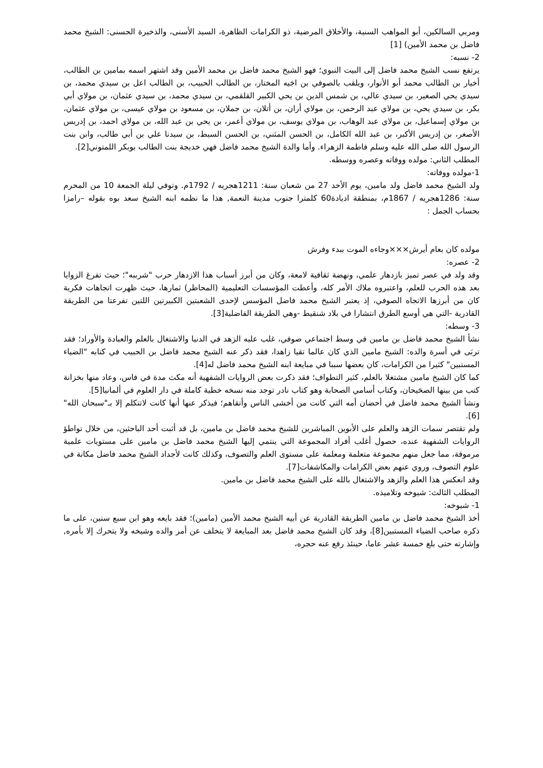ومربي السالكين، أبو المواهب السنية، والأخلاق المرضية، ذو الكرامات الظاهرة، السيد الأسنى، والذخيرة الحسنى: الشيخ محمد فاضل بن محمد الأمين) [1]
2- نسبه:
يرتفع نسب الشيخ محمد فاضل إلى البيت النبوي؛ فهو الشيخ محمد فاضل بن محمد الأمين وقد اشتهر اسمه بمامين بن الطالب، أخيار بن الطالب محمد أبو الأنوار، ويلقب بالصوفي بن اجَيه المختار، بن الطالب الحبيب، بن الطالب اعل بن سيدي محمد، بن سيدي يحي الصغير، بن سيدي عالي، بن شمس الدين بن يحي الكبير القلقمي، بن سيدي محمد، بن سيدي عثمان، بن مولاي أبي بكر، بن سيدي يحي، بن مولاي عبد الرحمن، بن مولاي أران، بن أتلان، بن جملان، بن مسعود بن مولاي عيسى، بن مولاي عثمان، بن مولاي إسماعيل، بن مولاي عبد الوهاب، بن مولاي يوسف، بن مولاي أعمر، بن يحي بن عبد الله، بن مولاي احمد، بن إدريس الأصغر، بن إدريس الأكبر، بن عبد الله الكامل، بن الحسن المثني، بن الحسن السبط، بن سيدنا علي بن أبي طالب، وابن بنت الرسول الله صلى الله عليه وسلم فاطمة الزهراء. وأما والدة الشيخ محمد فاضل فهي خديجة بنت الطالب بوبكر اللمتوني[2].
المطلب الثاني: مولده ووفاته وعصره ووسطه.
1-مولده ووفاته:
ولد الشيخ محمد فاضل ولد مامين، يوم الأحد 27 من شعبان سنة: 1211هجريه / 1792م. وتوفي ليلة الجمعة 10 من المحرم سنة: 1286هجريه / 1867م، بمنطقة اديادة60 كلمترا جنوب مدينة النعمة, هذا ما نظمه ابنه الشيخ سعد بوه بقوله –رامزا بحساب الجمل :
مولده كان بعام أيرش×××وجاءه الموت ببدء وفرش
2- عصره:
وقد ولد في عصر تميز بازدهار علمي، ونهضة ثقافية لامعة، وكان من أبرز أسباب هذا الازدهار حرب "شرببه"؛ حيث تفرغ الزوايا بعد هذه الحرب للعلم، واعتبروه ملاك الأمر كله، وأعطت المؤسسات التعليمية (المحاظر) ثمارها، حيث ظهرت اتجاهات فكرية كان من أبرزها الاتجاه الصوفي، إذ يعتبر الشيخ محمد فاضل المؤسس لإحدى الشعبتين الكبيرتين اللتين تفرعتا من الطريقة القادرية -التي هي أوسع الطرق انتشارا في بلاد شنقيط -وهي الطريقة الفاضلية[3].
3- وسطه:
نشأ الشيخ محمد فاضل بن مامين في وسط اجتماعي صوفي، غلب عليه الزهد في الدنيا والاشتغال بالعلم والعبادة والأوراد؛ فقد تربَى في أسرة والده: الشيخ مامين الذي كان عالما تقيا زاهدا، فقد ذكر عنه الشيخ محمد فاضل بن الحبيب في كتابه "الضياء المستبين" كثيرا من الكرامات، كان بعضها سببا في مبايعة ابنه الشيخ محمد فاضل له[4].
كما كان الشيخ مامين مشتغلا بالعلم، كثير التطواف؛ فقد ذكرت بعض الروايات الشفهية أنه مكث مدة في فاس، وعاد منها بخزانة كتب من بينها الصحَيحان، وكتاب أسامي الصحابة وهو كتاب نادر توجد منه نسخه خطية كاملة في دار العلوم في ألمانيا[5].
ونشأ الشيخ محمد فاضل في أحضان أمه التي كانت من أخشى الناس وأتقاهم؛ فيذكر عنها أنها كانت لاتتكلم إلا بـ"سبحان الله"[6].
ولم تقتصر سمات الزهد والعلم على الأبوين المباشرين للشيخ محمد فاضل بن مامين، بل قد أثبت أحد الباحثين، من خلال تواطؤ الروايات الشفهية عنده، حصول أغلب أفراد المجموعة التي ينتمي إليها الشيخ محمد فاضل بن مامين على مستويات علمية مرموقة، مما جعل منهم مجموعة متعلمة ومعلمة على مستوى العلم والتصوف، وكذلك كانت لأجداد الشيخ محمد فاضل مكانة في علوم التصوف، وروي عنهم بعض الكرامات والمكاشفات[7].
وقد انعكس هذا العلم والزهد والاشتغال بالله على الشيخ محمد فاضل بن مامين.
المطلب الثالث: شيوخه وتلاميذه.
1- شيوخه:
أخذ الشيخ محمد فاضل بن مامين الطريقة القادرية عن أبيه الشيخ محمد الأمين (مامين)؛ فقد بايعه وهو ابن سبع سنين، على ما ذكره صاحب الضياء المستبين[8]، وقد كان الشيخ محمد فاضل بعد المبايعة لا يتخلف عن أمر والده وشيخه ولا يتحرك إلا بأمره, وإشارته حتى بلغ خمسة عشر عاما، حينئذ رفع عنه حجره،